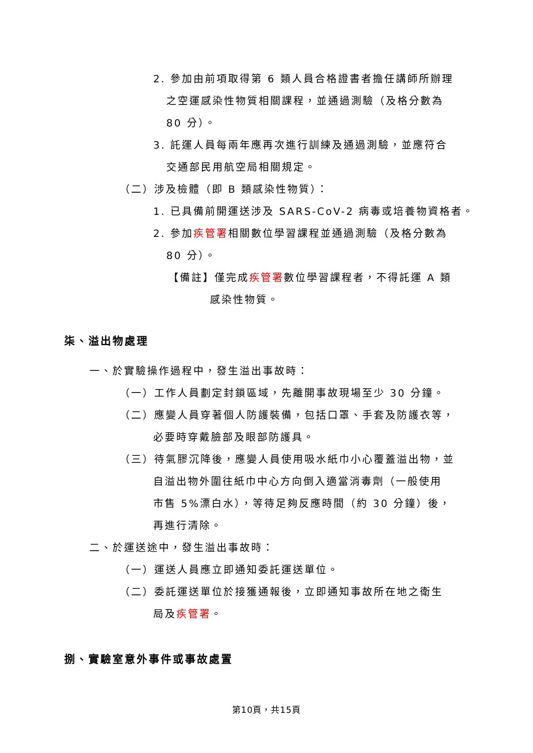2. 參加由前項取得第 6 類人員合格證書者擔任講師所辦理
之空運感染性物質相關課程，並通過測驗（及格分數為
80 分）。
3. 託運人員每兩年應再次進行訓練及通過測驗，並應符合
交通部民用航空局相關規定。
（二）涉及檢體（即 B 類感染性物質）：
1. 已具備前開運送涉及 SARS-CoV-2 病毒或培養物資格者。
2. 參加疾管署相關數位學習課程並通過測驗（及格分數為
80 分）。
【備註】僅完成疾管署數位學習課程者，不得託運 A 類
感染性物質。
柒、溢出物處理
一、於實驗操作過程中，發生溢出事故時：
（一）工作人員劃定封鎖區域，先離開事故現場至少 30 分鐘。
（二）應變人員穿著個人防護裝備，包括口罩、手套及防護衣等，
必要時穿戴臉部及眼部防護具。
（三）待氣膠沉降後，應變人員使用吸水紙巾小心覆蓋溢出物，並
自溢出物外圍往紙巾中心方向倒入適當消毒劑（一般使用
市售 5%漂白水），等待足夠反應時間（約 30 分鐘）後，
再進行清除。
二、於運送途中，發生溢出事故時：
（一）運送人員應立即通知委託運送單位。
（二）委託運送單位於接獲通報後，立即通知事故所在地之衛生
局及疾管署。
捌、實驗室意外事件或事故處置
第10頁，共15頁